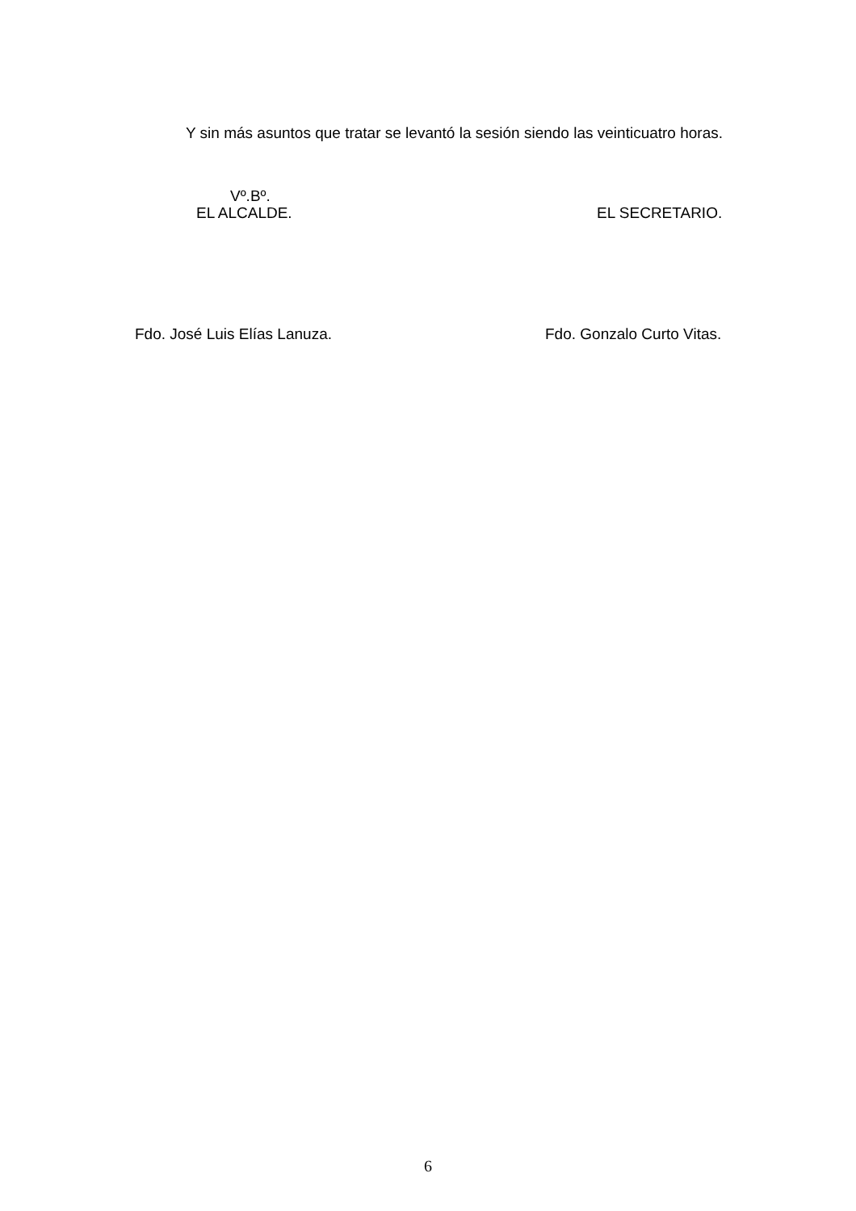Y sin más asuntos que tratar se levantó la sesión siendo las veinticuatro horas.
Vº.Bº.
EL ALCALDE. EL SECRETARIO.
Fdo. José Luis Elías Lanuza. Fdo. Gonzalo Curto Vitas.
6